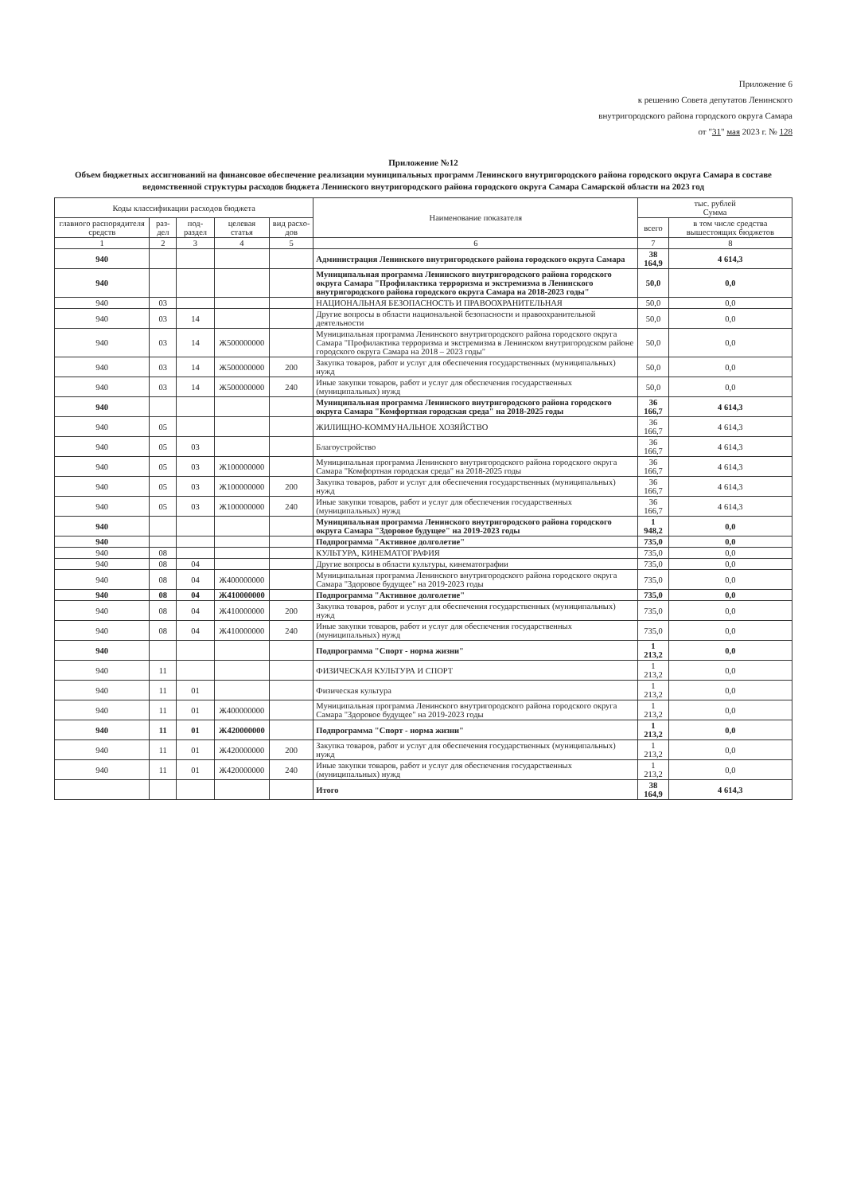Приложение 6
к решению Совета депутатов Ленинского
внутригородского района городского округа Самара
от "31" мая 2023 г. № 128
Приложение №12
Объем бюджетных ассигнований на финансовое обеспечение реализации муниципальных программ Ленинского внутригородского района городского округа Самара в составе ведомственной структуры расходов бюджета Ленинского внутригородского района городского округа Самара Самарской области на 2023 год
| Коды классификации расходов бюджета | | | | | Наименование показателя | тыс. рублей Сумма | |
| --- | --- | --- | --- | --- | --- | --- | --- |
| главного распорядителя средств | раз-дел | под-раздел | целевая статья | вид расхо-дов | | всего | в том числе средства вышестоящих бюджетов |
| 1 | 2 | 3 | 4 | 5 | 6 | 7 | 8 |
| 940 | | | | | Администрация Ленинского внутригородского района городского округа Самара | 38 164,9 | 4 614,3 |
| 940 | | | | | Муниципальная программа Ленинского внутригородского района городского округа Самара "Профилактика терроризма и экстремизма в Ленинского внутригородского района городского округа Самара на 2018-2023 годы" | 50,0 | 0,0 |
| 940 | 03 | | | | НАЦИОНАЛЬНАЯ БЕЗОПАСНОСТЬ И ПРАВООХРАНИТЕЛЬНАЯ | 50,0 | 0,0 |
| 940 | 03 | 14 | | | Другие вопросы в области национальной безопасности и правоохранительной деятельности | 50,0 | 0,0 |
| 940 | 03 | 14 | Ж500000000 | | Муниципальная программа Ленинского внутригородского района городского округа Самара "Профилактика терроризма и экстремизма в Ленинском внутригородском районе городского округа Самара на 2018 – 2023 годы" | 50,0 | 0,0 |
| 940 | 03 | 14 | Ж500000000 | 200 | Закупка товаров, работ и услуг для обеспечения государственных (муниципальных) нужд | 50,0 | 0,0 |
| 940 | 03 | 14 | Ж500000000 | 240 | Иные закупки товаров, работ и услуг для обеспечения государственных (муниципальных) нужд | 50,0 | 0,0 |
| 940 | | | | | Муниципальная программа Ленинского внутригородского района городского округа Самара "Комфортная городская среда" на 2018-2025 годы | 36 166,7 | 4 614,3 |
| 940 | 05 | | | | ЖИЛИЩНО-КОММУНАЛЬНОЕ ХОЗЯЙСТВО | 36 166,7 | 4 614,3 |
| 940 | 05 | 03 | | | Благоустройство | 36 166,7 | 4 614,3 |
| 940 | 05 | 03 | Ж100000000 | | Муниципальная программа Ленинского внутригородского района городского округа Самара "Комфортная городская среда" на 2018-2025 годы | 36 166,7 | 4 614,3 |
| 940 | 05 | 03 | Ж100000000 | 200 | Закупка товаров, работ и услуг для обеспечения государственных (муниципальных) нужд | 36 166,7 | 4 614,3 |
| 940 | 05 | 03 | Ж100000000 | 240 | Иные закупки товаров, работ и услуг для обеспечения государственных (муниципальных) нужд | 36 166,7 | 4 614,3 |
| 940 | | | | | Муниципальная программа Ленинского внутригородского района городского округа Самара "Здоровое будущее" на 2019-2023 годы | 1 948,2 | 0,0 |
| 940 | | | | | Подпрограмма "Активное долголетие" | 735,0 | 0,0 |
| 940 | 08 | | | | КУЛЬТУРА, КИНЕМАТОГРАФИЯ | 735,0 | 0,0 |
| 940 | 08 | 04 | | | Другие вопросы в области культуры, кинематографии | 735,0 | 0,0 |
| 940 | 08 | 04 | Ж400000000 | | Муниципальная программа Ленинского внутригородского района городского округа Самара "Здоровое будущее" на 2019-2023 годы | 735,0 | 0,0 |
| 940 | 08 | 04 | Ж410000000 | | Подпрограмма "Активное долголетие" | 735,0 | 0,0 |
| 940 | 08 | 04 | Ж410000000 | 200 | Закупка товаров, работ и услуг для обеспечения государственных (муниципальных) нужд | 735,0 | 0,0 |
| 940 | 08 | 04 | Ж410000000 | 240 | Иные закупки товаров, работ и услуг для обеспечения государственных (муниципальных) нужд | 735,0 | 0,0 |
| 940 | | | | | Подпрограмма "Спорт - норма жизни" | 1 213,2 | 0,0 |
| 940 | 11 | | | | ФИЗИЧЕСКАЯ КУЛЬТУРА И СПОРТ | 1 213,2 | 0,0 |
| 940 | 11 | 01 | | | Физическая культура | 1 213,2 | 0,0 |
| 940 | 11 | 01 | Ж400000000 | | Муниципальная программа Ленинского внутригородского района городского округа Самара "Здоровое будущее" на 2019-2023 годы | 1 213,2 | 0,0 |
| 940 | 11 | 01 | Ж420000000 | | Подпрограмма "Спорт - норма жизни" | 1 213,2 | 0,0 |
| 940 | 11 | 01 | Ж420000000 | 200 | Закупка товаров, работ и услуг для обеспечения государственных (муниципальных) нужд | 1 213,2 | 0,0 |
| 940 | 11 | 01 | Ж420000000 | 240 | Иные закупки товаров, работ и услуг для обеспечения государственных (муниципальных) нужд | 1 213,2 | 0,0 |
| | | | | | Итого | 38 164,9 | 4 614,3 |